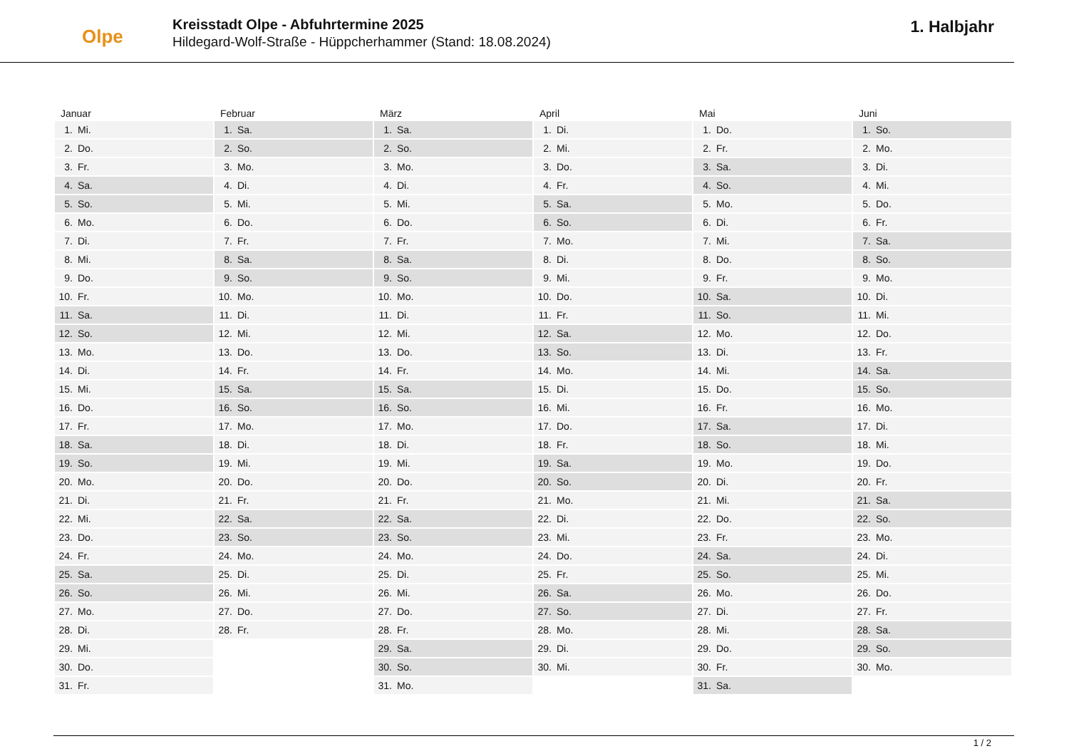Olpe
Kreisstadt Olpe - Abfuhrtermine 2025
Hildegard-Wolf-Straße - Hüppcherhammer (Stand: 18.08.2024)
1. Halbjahr
Januar
| 1. | Mi. |
| 2. | Do. |
| 3. | Fr. |
| 4. | Sa. |
| 5. | So. |
| 6. | Mo. |
| 7. | Di. |
| 8. | Mi. |
| 9. | Do. |
| 10. | Fr. |
| 11. | Sa. |
| 12. | So. |
| 13. | Mo. |
| 14. | Di. |
| 15. | Mi. |
| 16. | Do. |
| 17. | Fr. |
| 18. | Sa. |
| 19. | So. |
| 20. | Mo. |
| 21. | Di. |
| 22. | Mi. |
| 23. | Do. |
| 24. | Fr. |
| 25. | Sa. |
| 26. | So. |
| 27. | Mo. |
| 28. | Di. |
| 29. | Mi. |
| 30. | Do. |
| 31. | Fr. |
Februar
| 1. | Sa. |
| 2. | So. |
| 3. | Mo. |
| 4. | Di. |
| 5. | Mi. |
| 6. | Do. |
| 7. | Fr. |
| 8. | Sa. |
| 9. | So. |
| 10. | Mo. |
| 11. | Di. |
| 12. | Mi. |
| 13. | Do. |
| 14. | Fr. |
| 15. | Sa. |
| 16. | So. |
| 17. | Mo. |
| 18. | Di. |
| 19. | Mi. |
| 20. | Do. |
| 21. | Fr. |
| 22. | Sa. |
| 23. | So. |
| 24. | Mo. |
| 25. | Di. |
| 26. | Mi. |
| 27. | Do. |
| 28. | Fr. |
März
| 1. | Sa. |
| 2. | So. |
| 3. | Mo. |
| 4. | Di. |
| 5. | Mi. |
| 6. | Do. |
| 7. | Fr. |
| 8. | Sa. |
| 9. | So. |
| 10. | Mo. |
| 11. | Di. |
| 12. | Mi. |
| 13. | Do. |
| 14. | Fr. |
| 15. | Sa. |
| 16. | So. |
| 17. | Mo. |
| 18. | Di. |
| 19. | Mi. |
| 20. | Do. |
| 21. | Fr. |
| 22. | Sa. |
| 23. | So. |
| 24. | Mo. |
| 25. | Di. |
| 26. | Mi. |
| 27. | Do. |
| 28. | Fr. |
| 29. | Sa. |
| 30. | So. |
| 31. | Mo. |
April
| 1. | Di. |
| 2. | Mi. |
| 3. | Do. |
| 4. | Fr. |
| 5. | Sa. |
| 6. | So. |
| 7. | Mo. |
| 8. | Di. |
| 9. | Mi. |
| 10. | Do. |
| 11. | Fr. |
| 12. | Sa. |
| 13. | So. |
| 14. | Mo. |
| 15. | Di. |
| 16. | Mi. |
| 17. | Do. |
| 18. | Fr. |
| 19. | Sa. |
| 20. | So. |
| 21. | Mo. |
| 22. | Di. |
| 23. | Mi. |
| 24. | Do. |
| 25. | Fr. |
| 26. | Sa. |
| 27. | So. |
| 28. | Mo. |
| 29. | Di. |
| 30. | Mi. |
Mai
| 1. | Do. |
| 2. | Fr. |
| 3. | Sa. |
| 4. | So. |
| 5. | Mo. |
| 6. | Di. |
| 7. | Mi. |
| 8. | Do. |
| 9. | Fr. |
| 10. | Sa. |
| 11. | So. |
| 12. | Mo. |
| 13. | Di. |
| 14. | Mi. |
| 15. | Do. |
| 16. | Fr. |
| 17. | Sa. |
| 18. | So. |
| 19. | Mo. |
| 20. | Di. |
| 21. | Mi. |
| 22. | Do. |
| 23. | Fr. |
| 24. | Sa. |
| 25. | So. |
| 26. | Mo. |
| 27. | Di. |
| 28. | Mi. |
| 29. | Do. |
| 30. | Fr. |
| 31. | Sa. |
Juni
| 1. | So. |
| 2. | Mo. |
| 3. | Di. |
| 4. | Mi. |
| 5. | Do. |
| 6. | Fr. |
| 7. | Sa. |
| 8. | So. |
| 9. | Mo. |
| 10. | Di. |
| 11. | Mi. |
| 12. | Do. |
| 13. | Fr. |
| 14. | Sa. |
| 15. | So. |
| 16. | Mo. |
| 17. | Di. |
| 18. | Mi. |
| 19. | Do. |
| 20. | Fr. |
| 21. | Sa. |
| 22. | So. |
| 23. | Mo. |
| 24. | Di. |
| 25. | Mi. |
| 26. | Do. |
| 27. | Fr. |
| 28. | Sa. |
| 29. | So. |
| 30. | Mo. |
1 / 2